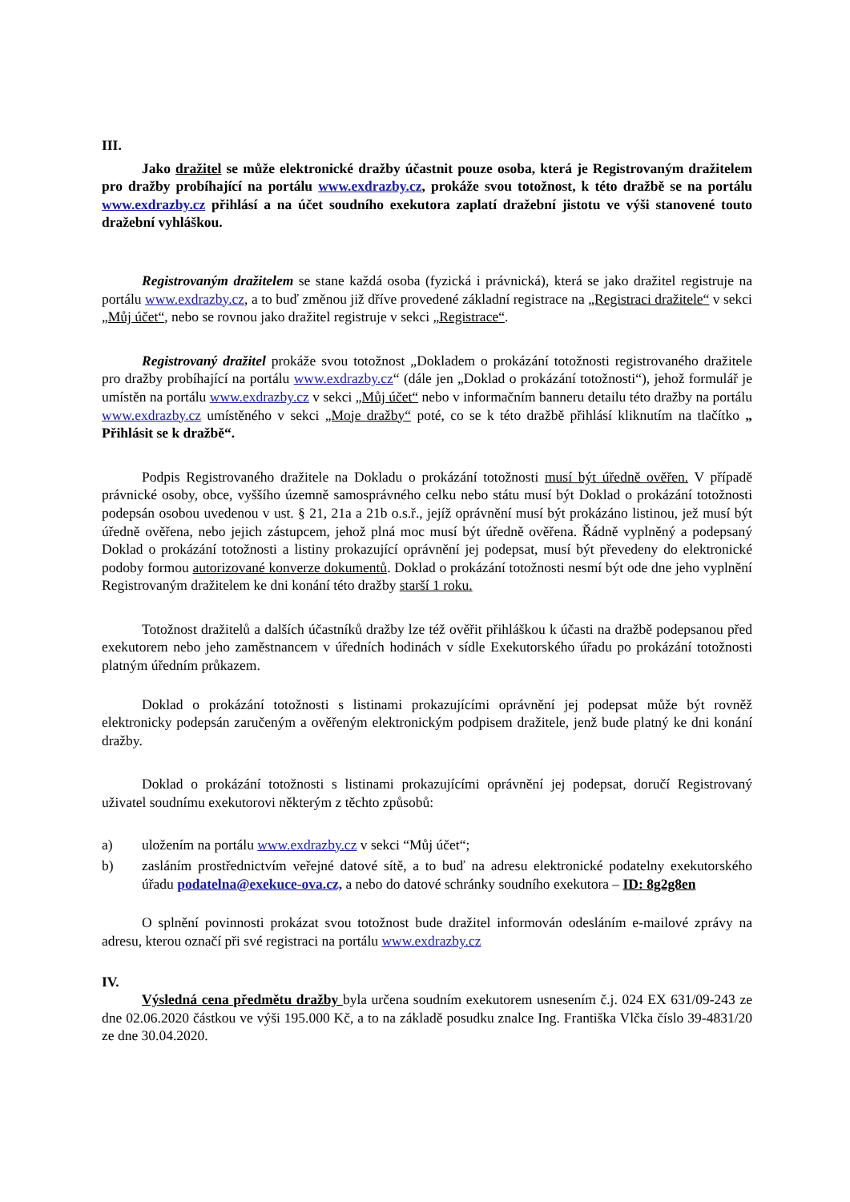III.
Jako dražitel se může elektronické dražby účastnit pouze osoba, která je Registrovaným dražitelem pro dražby probíhající na portálu www.exdrazby.cz, prokáže svou totožnost, k této dražbě se na portálu www.exdrazby.cz přihlásí a na účet soudního exekutora zaplatí dražební jistotu ve výši stanovené touto dražební vyhláškou.
Registrovaným dražitelem se stane každá osoba (fyzická i právnická), která se jako dražitel registruje na portálu www.exdrazby.cz, a to buď změnou již dříve provedené základní registrace na „Registraci dražitele“ v sekci „Můj účet“, nebo se rovnou jako dražitel registruje v sekci „Registrace“.
Registrovaný dražitel prokáže svou totožnost „Dokladem o prokázání totožnosti registrovaného dražitele pro dražby probíhající na portálu www.exdrazby.cz“ (dále jen „Doklad o prokázání totožnosti“), jehož formulář je umístěn na portálu www.exdrazby.cz v sekci „Můj účet“ nebo v informačním banneru detailu této dražby na portálu www.exdrazby.cz umístěného v sekci „Moje dražby“ poté, co se k této dražbě přihlásí kliknutím na tlačítko „ Přihlásit se k dražbě“.
Podpis Registrovaného dražitele na Dokladu o prokázání totožnosti musí být úředně ověřen. V případě právnické osoby, obce, vyššího územně samosprávného celku nebo státu musí být Doklad o prokázání totožnosti podepsán osobou uvedenou v ust. § 21, 21a a 21b o.s.ř., jejíž oprávnění musí být prokázáno listinou, jež musí být úředně ověřena, nebo jejich zástupcem, jehož plná moc musí být úředně ověřena. Řádně vyplněný a podepsaný Doklad o prokázání totožnosti a listiny prokazující oprávnění jej podepsat, musí být převedeny do elektronické podoby formou autorizované konverze dokumentů. Doklad o prokázání totožnosti nesmí být ode dne jeho vyplnění Registrovaným dražitelem ke dni konání této dražby starší 1 roku.
Totožnost dražitelů a dalších účastníků dražby lze též ověřit přihláškou k účasti na dražbě podepsanou před exekutorem nebo jeho zaměstnancem v úředních hodinách v sídle Exekutorského úřadu po prokázání totožnosti platným úředním průkazem.
Doklad o prokázání totožnosti s listinami prokazujícími oprávnění jej podepsat může být rovněž elektronicky podepsán zaručeným a ověřeným elektronickým podpisem dražitele, jenž bude platný ke dni konání dražby.
Doklad o prokázání totožnosti s listinami prokazujícími oprávnění jej podepsat, doručí Registrovaný uživatel soudnímu exekutorovi některým z těchto způsobů:
a) uložením na portálu www.exdrazby.cz v sekci “Můj účet“;
b) zasláním prostřednictvím veřejné datové sítě, a to buď na adresu elektronické podatelny exekutorského úřadu podatelna@exekuce-ova.cz, a nebo do datové schránky soudního exekutora – ID: 8g2g8en
O splnění povinnosti prokázat svou totožnost bude dražitel informován odesláním e-mailové zprávy na adresu, kterou označí při své registraci na portálu www.exdrazby.cz
IV.
Výsledná cena předmětu dražby byla určena soudním exekutorem usnesením č.j. 024 EX 631/09-243 ze dne 02.06.2020 částkou ve výši 195.000 Kč, a to na základě posudku znalce Ing. Františka Vlčka číslo 39-4831/20 ze dne 30.04.2020.